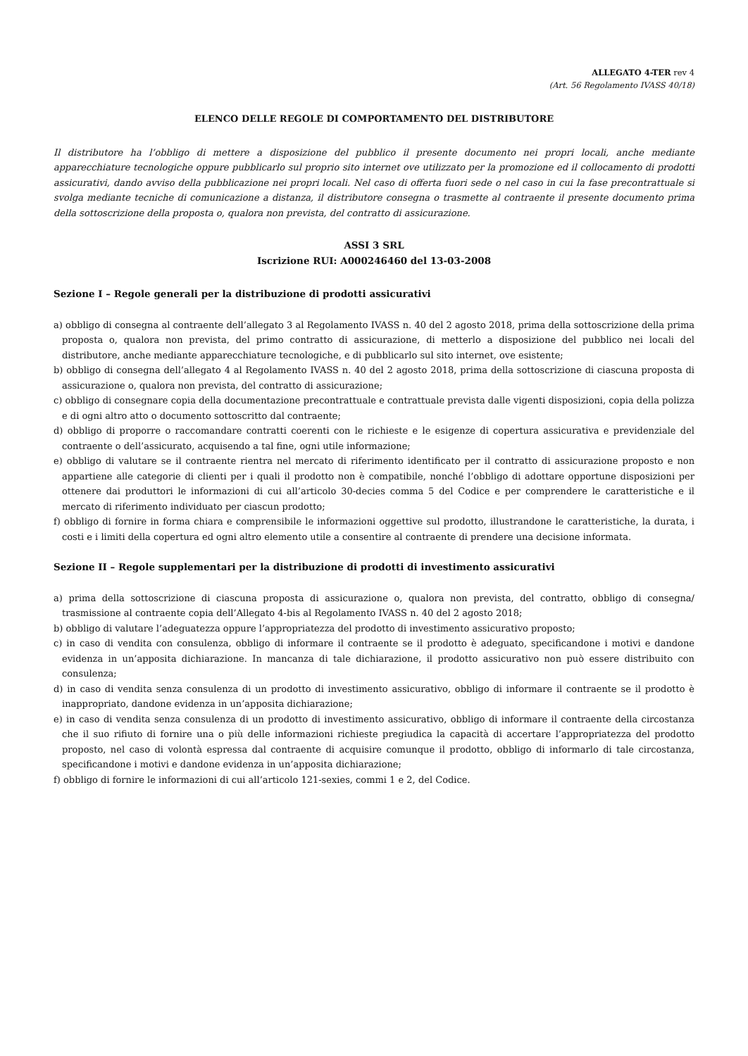ALLEGATO 4-TER rev 4
(Art. 56 Regolamento IVASS 40/18)
ELENCO DELLE REGOLE DI COMPORTAMENTO DEL DISTRIBUTORE
Il distributore ha l’obbligo di mettere a disposizione del pubblico il presente documento nei propri locali, anche mediante apparecchiature tecnologiche oppure pubblicarlo sul proprio sito internet ove utilizzato per la promozione ed il collocamento di prodotti assicurativi, dando avviso della pubblicazione nei propri locali. Nel caso di offerta fuori sede o nel caso in cui la fase precontrattuale si svolga mediante tecniche di comunicazione a distanza, il distributore consegna o trasmette al contraente il presente documento prima della sottoscrizione della proposta o, qualora non prevista, del contratto di assicurazione.
ASSI 3 SRL
Iscrizione RUI: A000246460 del 13-03-2008
Sezione I – Regole generali per la distribuzione di prodotti assicurativi
a) obbligo di consegna al contraente dell’allegato 3 al Regolamento IVASS n. 40 del 2 agosto 2018, prima della sottoscrizione della prima proposta o, qualora non prevista, del primo contratto di assicurazione, di metterlo a disposizione del pubblico nei locali del distributore, anche mediante apparecchiature tecnologiche, e di pubblicarlo sul sito internet, ove esistente;
b) obbligo di consegna dell’allegato 4 al Regolamento IVASS n. 40 del 2 agosto 2018, prima della sottoscrizione di ciascuna proposta di assicurazione o, qualora non prevista, del contratto di assicurazione;
c) obbligo di consegnare copia della documentazione precontrattuale e contrattuale prevista dalle vigenti disposizioni, copia della polizza e di ogni altro atto o documento sottoscritto dal contraente;
d) obbligo di proporre o raccomandare contratti coerenti con le richieste e le esigenze di copertura assicurativa e previdenziale del contraente o dell’assicurato, acquisendo a tal fine, ogni utile informazione;
e) obbligo di valutare se il contraente rientra nel mercato di riferimento identificato per il contratto di assicurazione proposto e non appartiene alle categorie di clienti per i quali il prodotto non è compatibile, nonché l’obbligo di adottare opportune disposizioni per ottenere dai produttori le informazioni di cui all’articolo 30-decies comma 5 del Codice e per comprendere le caratteristiche e il mercato di riferimento individuato per ciascun prodotto;
f) obbligo di fornire in forma chiara e comprensibile le informazioni oggettive sul prodotto, illustrandone le caratteristiche, la durata, i costi e i limiti della copertura ed ogni altro elemento utile a consentire al contraente di prendere una decisione informata.
Sezione II – Regole supplementari per la distribuzione di prodotti di investimento assicurativi
a) prima della sottoscrizione di ciascuna proposta di assicurazione o, qualora non prevista, del contratto, obbligo di consegna/ trasmissione al contraente copia dell’Allegato 4-bis al Regolamento IVASS n. 40 del 2 agosto 2018;
b) obbligo di valutare l’adeguatezza oppure l’appropriatezza del prodotto di investimento assicurativo proposto;
c) in caso di vendita con consulenza, obbligo di informare il contraente se il prodotto è adeguato, specificandone i motivi e dandone evidenza in un’apposita dichiarazione. In mancanza di tale dichiarazione, il prodotto assicurativo non può essere distribuito con consulenza;
d) in caso di vendita senza consulenza di un prodotto di investimento assicurativo, obbligo di informare il contraente se il prodotto è inappropriato, dandone evidenza in un’apposita dichiarazione;
e) in caso di vendita senza consulenza di un prodotto di investimento assicurativo, obbligo di informare il contraente della circostanza che il suo rifiuto di fornire una o più delle informazioni richieste pregiudica la capacità di accertare l’appropriatezza del prodotto proposto, nel caso di volontà espressa dal contraente di acquisire comunque il prodotto, obbligo di informarlo di tale circostanza, specificandone i motivi e dandone evidenza in un’apposita dichiarazione;
f) obbligo di fornire le informazioni di cui all’articolo 121-sexies, commi 1 e 2, del Codice.